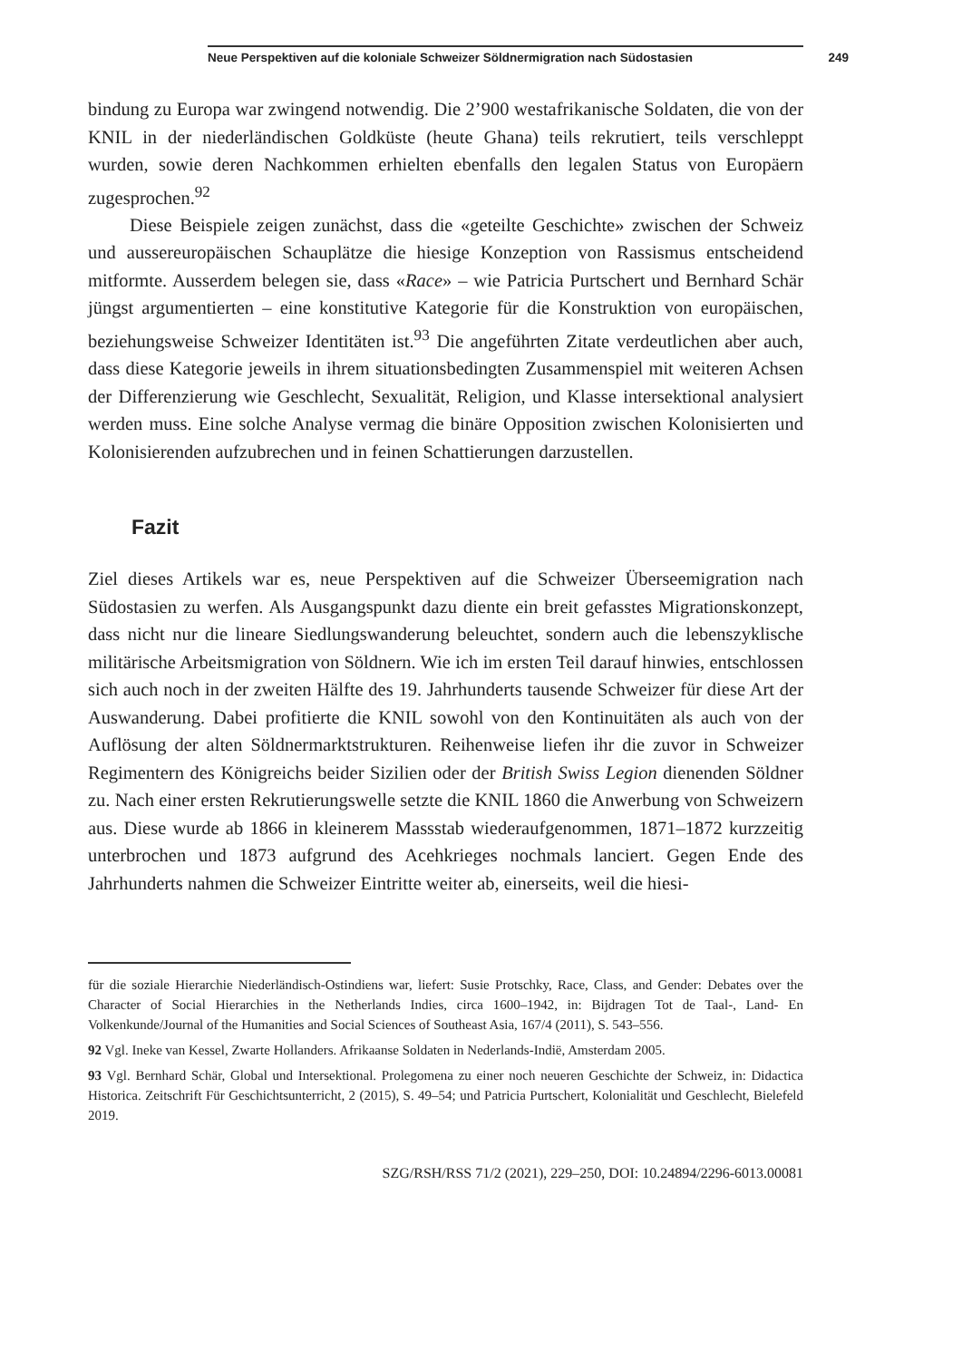Neue Perspektiven auf die koloniale Schweizer Söldnermigration nach Südostasien 249
bindung zu Europa war zwingend notwendig. Die 2’900 westafrikanische Soldaten, die von der KNIL in der niederländischen Goldküste (heute Ghana) teils rekrutiert, teils verschleppt wurden, sowie deren Nachkommen erhielten ebenfalls den legalen Status von Europäern zugesprochen.<sup>92</sup>
Diese Beispiele zeigen zunächst, dass die «geteilte Geschichte» zwischen der Schweiz und aussereuropäischen Schauplätze die hiesige Konzeption von Rassismus entscheidend mitformte. Ausserdem belegen sie, dass «Race» – wie Patricia Purtschert und Bernhard Schär jüngst argumentierten – eine konstitutive Kategorie für die Konstruktion von europäischen, beziehungsweise Schweizer Identitäten ist.<sup>93</sup> Die angeführten Zitate verdeutlichen aber auch, dass diese Kategorie jeweils in ihrem situationsbedingten Zusammenspiel mit weiteren Achsen der Differenzierung wie Geschlecht, Sexualität, Religion, und Klasse intersektional analysiert werden muss. Eine solche Analyse vermag die binäre Opposition zwischen Kolonisierten und Kolonisierenden aufzubrechen und in feinen Schattierungen darzustellen.
Fazit
Ziel dieses Artikels war es, neue Perspektiven auf die Schweizer Überseemigration nach Südostasien zu werfen. Als Ausgangspunkt dazu diente ein breit gefasstes Migrationskonzept, dass nicht nur die lineare Siedlungswanderung beleuchtet, sondern auch die lebenszyklische militärische Arbeitsmigration von Söldnern. Wie ich im ersten Teil darauf hinwies, entschlossen sich auch noch in der zweiten Hälfte des 19. Jahrhunderts tausende Schweizer für diese Art der Auswanderung. Dabei profitierte die KNIL sowohl von den Kontinuitäten als auch von der Auflösung der alten Söldnermarktstrukturen. Reihenweise liefen ihr die zuvor in Schweizer Regimentern des Königreichs beider Sizilien oder der British Swiss Legion dienenden Söldner zu. Nach einer ersten Rekrutierungswelle setzte die KNIL 1860 die Anwerbung von Schweizern aus. Diese wurde ab 1866 in kleinerem Massstab wiederaufgenommen, 1871–1872 kurzzeitig unterbrochen und 1873 aufgrund des Acehkrieges nochmals lanciert. Gegen Ende des Jahrhunderts nahmen die Schweizer Eintritte weiter ab, einerseits, weil die hiesi-
für die soziale Hierarchie Niederländisch-Ostindiens war, liefert: Susie Protschky, Race, Class, and Gender: Debates over the Character of Social Hierarchies in the Netherlands Indies, circa 1600–1942, in: Bijdragen Tot de Taal-, Land- En Volkenkunde/Journal of the Humanities and Social Sciences of Southeast Asia, 167/4 (2011), S. 543–556.
92 Vgl. Ineke van Kessel, Zwarte Hollanders. Afrikaanse Soldaten in Nederlands-Indië, Amsterdam 2005.
93 Vgl. Bernhard Schär, Global und Intersektional. Prolegomena zu einer noch neueren Geschichte der Schweiz, in: Didactica Historica. Zeitschrift Für Geschichtsunterricht, 2 (2015), S. 49–54; und Patricia Purtschert, Kolonialität und Geschlecht, Bielefeld 2019.
SZG/RSH/RSS 71/2 (2021), 229–250, DOI: 10.24894/2296-6013.00081